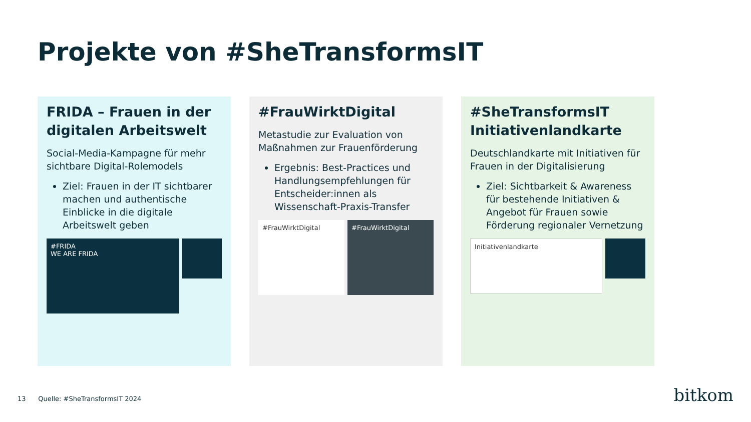Projekte von #SheTransformsIT
FRIDA – Frauen in der digitalen Arbeitswelt
Social-Media-Kampagne für mehr sichtbare Digital-Rolemodels
Ziel: Frauen in der IT sichtbarer machen und authentische Einblicke in die digitale Arbeitswelt geben
#FRIDA
WE ARE FRIDA
#FrauWirktDigital
Metastudie zur Evaluation von Maßnahmen zur Frauenförderung
Ergebnis: Best-Practices und Handlungsempfehlungen für Entscheider:innen als Wissenschaft-Praxis-Transfer
#FrauWirktDigital #FrauWirktDigital
#SheTransformsIT Initiativenlandkarte
Deutschlandkarte mit Initiativen für Frauen in der Digitalisierung
Ziel: Sichtbarkeit & Awareness für bestehende Initiativen & Angebot für Frauen sowie Förderung regionaler Vernetzung
Initiativenlandkarte
13 Quelle: #SheTransformsIT 2024
bitkom